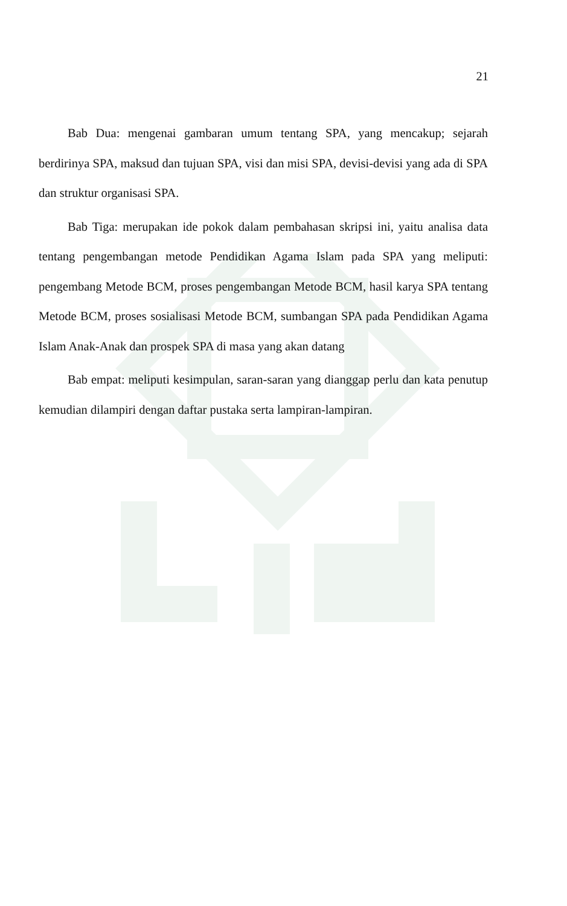21
Bab Dua: mengenai gambaran umum tentang SPA, yang mencakup; sejarah berdirinya SPA, maksud dan tujuan SPA, visi dan misi SPA, devisi-devisi yang ada di SPA dan struktur organisasi SPA.
Bab Tiga: merupakan ide pokok dalam pembahasan skripsi ini, yaitu analisa data tentang pengembangan metode Pendidikan Agama Islam pada SPA yang meliputi: pengembang Metode BCM, proses pengembangan Metode BCM, hasil karya SPA tentang Metode BCM, proses sosialisasi Metode BCM, sumbangan SPA pada Pendidikan Agama Islam Anak-Anak dan prospek SPA di masa yang akan datang
Bab empat: meliputi kesimpulan, saran-saran yang dianggap perlu dan kata penutup kemudian dilampiri dengan daftar pustaka serta lampiran-lampiran.